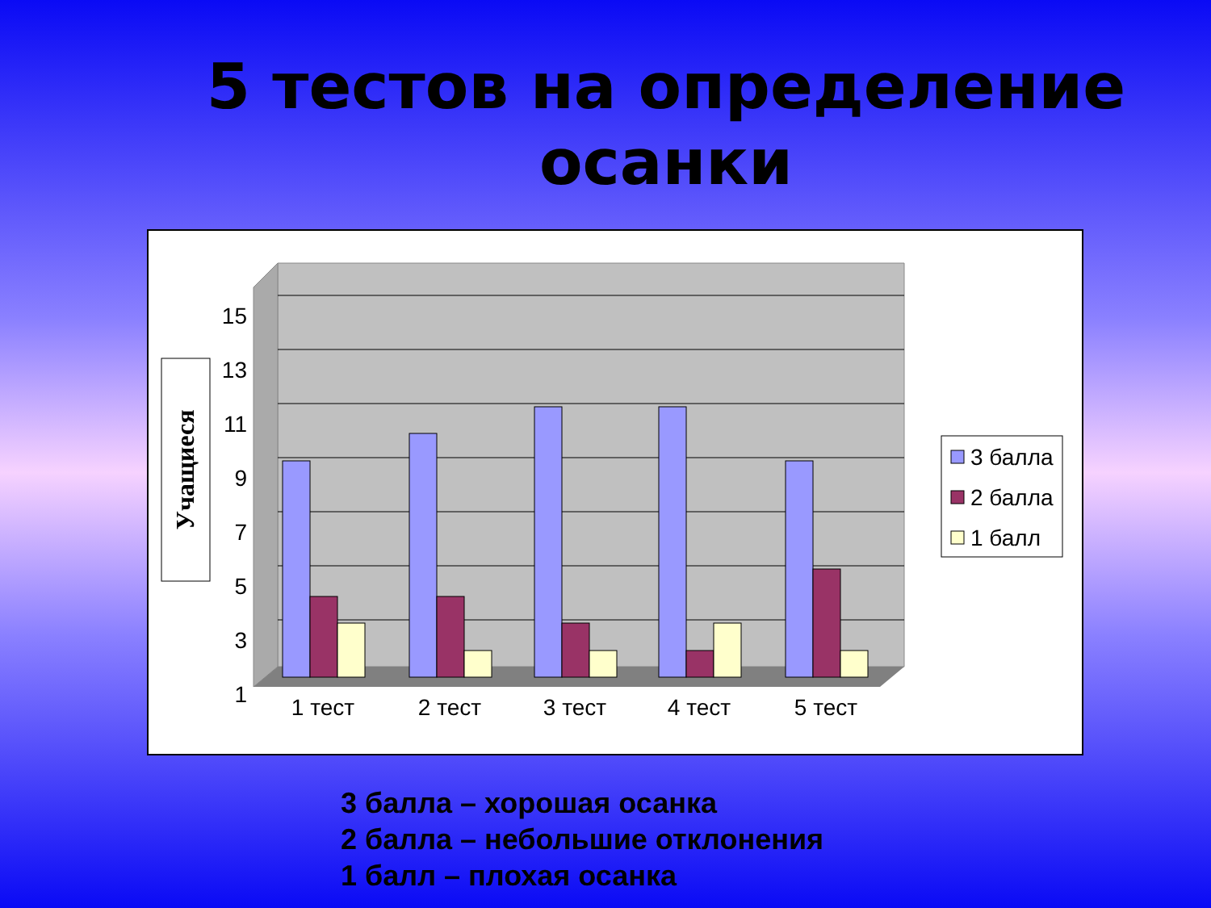5 тестов на определение
осанки
15
13
11
9
7
5
3
1
Учащиеся
1 тест
2 тест
3 тест
4 тест
5 тест
3 балла
2 балла
1 балл
3 балла – хорошая осанка
2 балла – небольшие отклонения
1 балл – плохая осанка